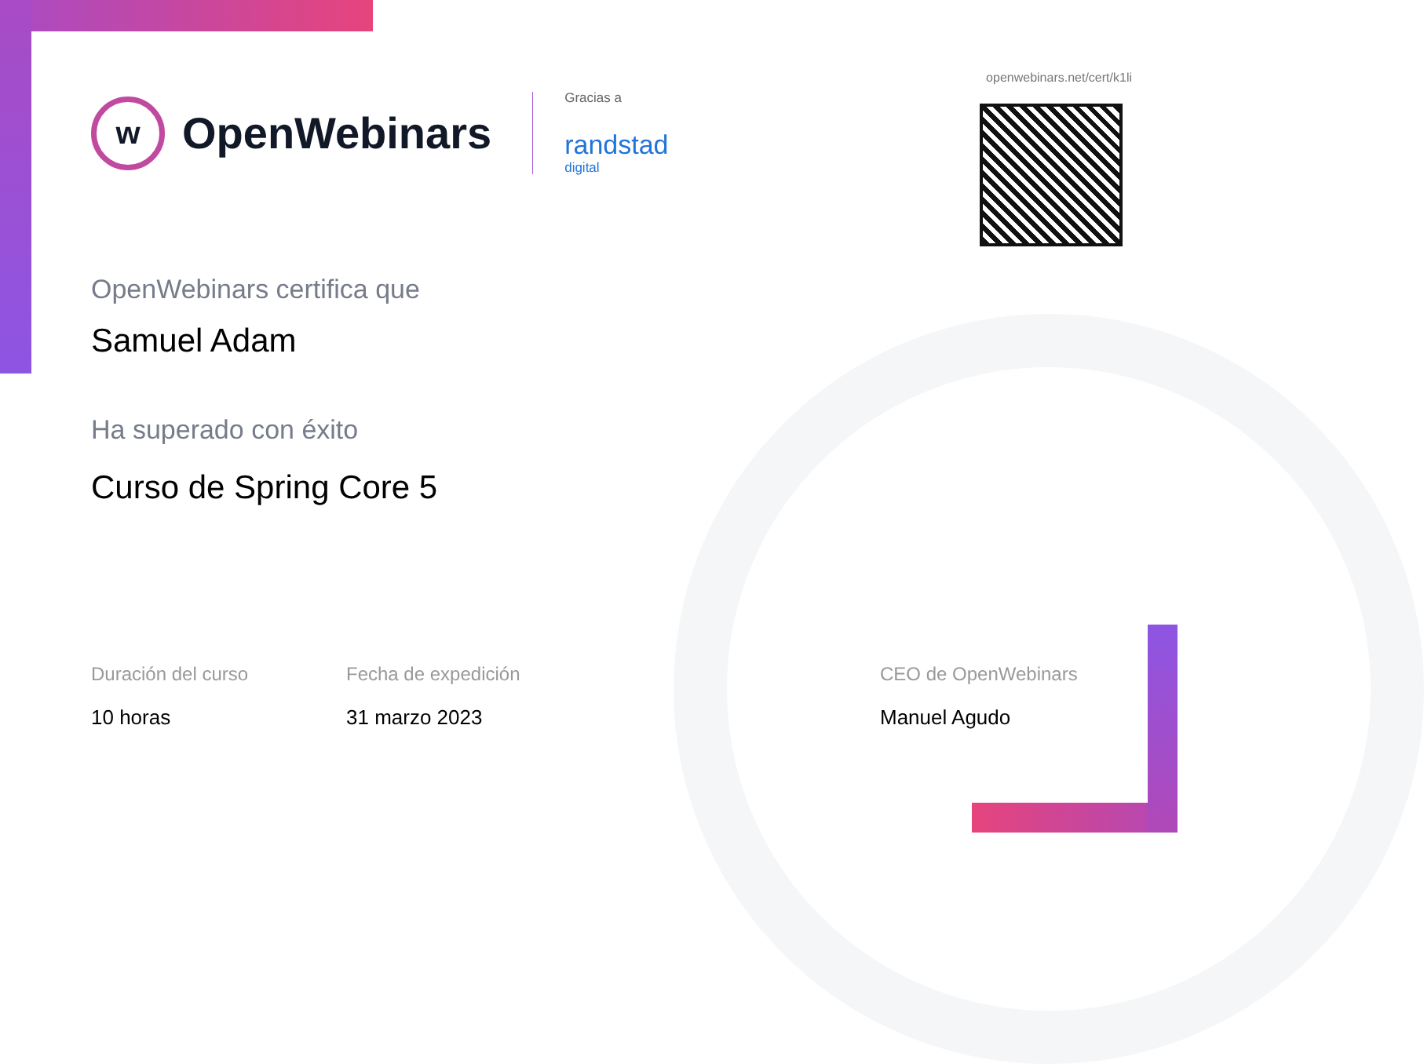openwebinars.net/cert/k1li
w OpenWebinars
Gracias a
randstad
digital
OpenWebinars certifica que
Samuel Adam
Ha superado con éxito
Curso de Spring Core 5
Duración del curso
10 horas
Fecha de expedición
31 marzo 2023
CEO de OpenWebinars
Manuel Agudo